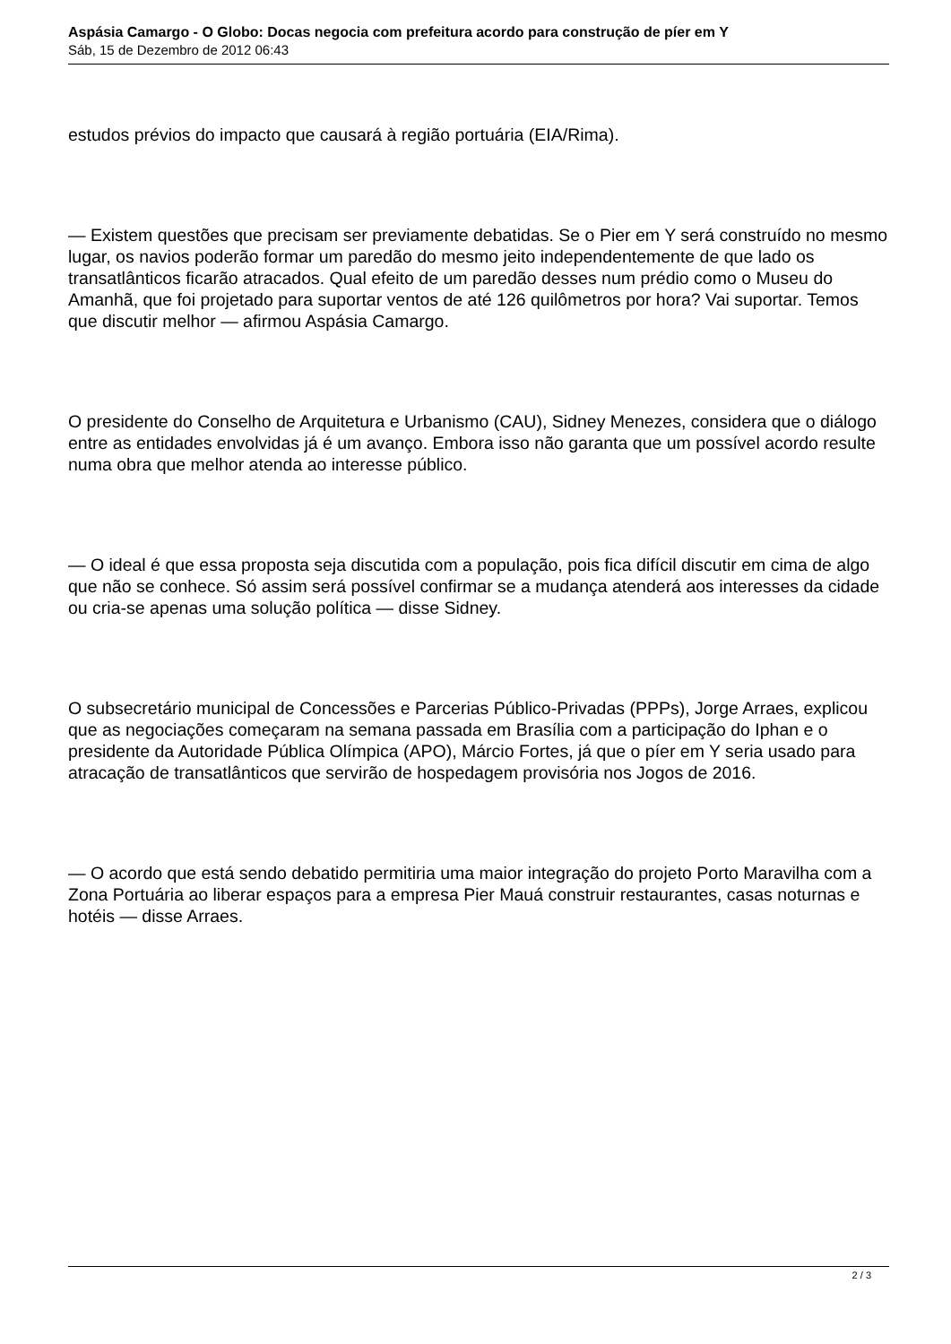Aspásia Camargo - O Globo: Docas negocia com prefeitura acordo para construção de píer em Y
Sáb, 15 de Dezembro de 2012 06:43
estudos prévios do impacto que causará à região portuária (EIA/Rima).
— Existem questões que precisam ser previamente debatidas. Se o Pier em Y será construído no mesmo lugar, os navios poderão formar um paredão do mesmo jeito independentemente de que lado os transatlânticos ficarão atracados. Qual efeito de um paredão desses num prédio como o Museu do Amanhã, que foi projetado para suportar ventos de até 126 quilômetros por hora? Vai suportar. Temos que discutir melhor — afirmou Aspásia Camargo.
O presidente do Conselho de Arquitetura e Urbanismo (CAU), Sidney Menezes, considera que o diálogo entre as entidades envolvidas já é um avanço. Embora isso não garanta que um possível acordo resulte numa obra que melhor atenda ao interesse público.
— O ideal é que essa proposta seja discutida com a população, pois fica difícil discutir em cima de algo que não se conhece. Só assim será possível confirmar se a mudança atenderá aos interesses da cidade ou cria-se apenas uma solução política — disse Sidney.
O subsecretário municipal de Concessões e Parcerias Público-Privadas (PPPs), Jorge Arraes, explicou que as negociações começaram na semana passada em Brasília com a participação do Iphan e o presidente da Autoridade Pública Olímpica (APO), Márcio Fortes, já que o píer em Y seria usado para atracação de transatlânticos que servirão de hospedagem provisória nos Jogos de 2016.
— O acordo que está sendo debatido permitiria uma maior integração do projeto Porto Maravilha com a Zona Portuária ao liberar espaços para a empresa Pier Mauá construir restaurantes, casas noturnas e hotéis — disse Arraes.
2 / 3